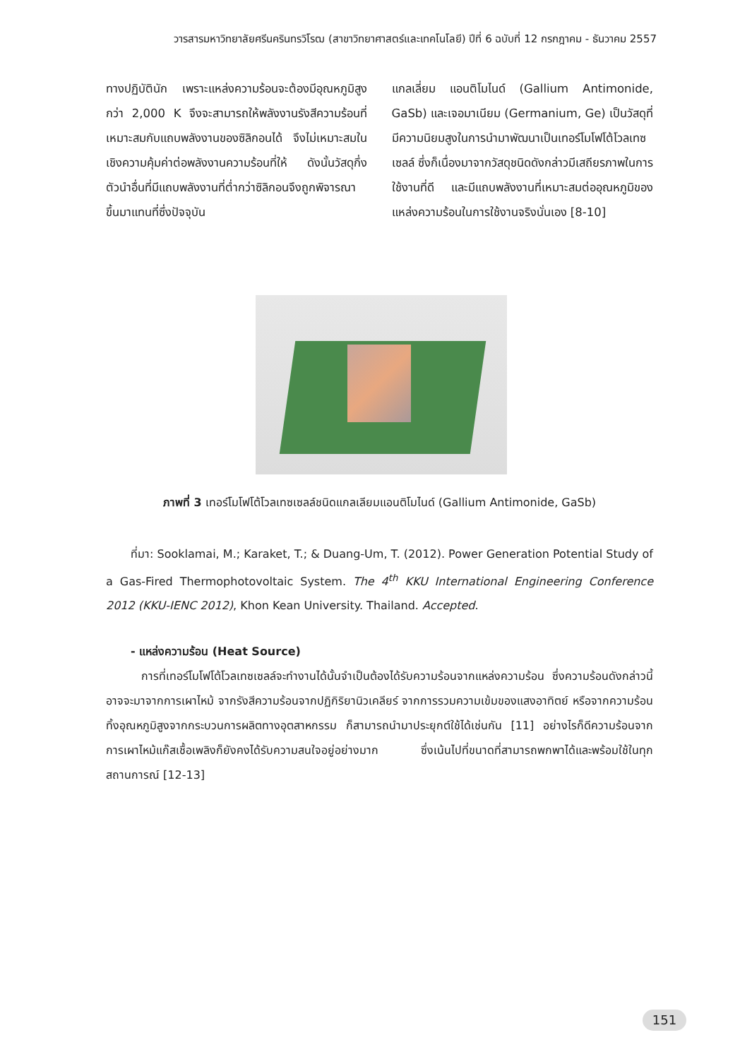วารสารมหาวิทยาลัยศรีนครินทรวิโรฒ (สาขาวิทยาศาสตร์และเทคโนโลยี) ปีที่ 6 ฉบับที่ 12 กรกฎาคม - ธันวาคม 2557
ทางปฏิบัตินัก เพราะแหล่งความร้อนจะต้องมีอุณหภูมิสูงกว่า 2,000 K จึงจะสามารถให้พลังงานรังสีความร้อนที่เหมาะสมกับแถบพลังงานของซิลิกอนได้ จึงไม่เหมาะสมในเชิงความคุ้มค่าต่อพลังงานความร้อนที่ให้ ดังนั้นวัสดุกึ่งตัวนำอื่นที่มีแถบพลังงานที่ต่ำกว่าซิลิกอนจึงถูกพิจารณาขึ้นมาแทนที่ซึ่งปัจจุบัน
แกลเลี่ยม แอนติโมไนด์ (Gallium Antimonide, GaSb) และเจอมาเนียม (Germanium, Ge) เป็นวัสดุที่มีความนิยมสูงในการนำมาพัฒนาเป็นเทอร์โมโฟโต้โวลเทซเซลล์ ซึ่งก็เนื่องมาจากวัสดุชนิดดังกล่าวมีเสถียรภาพในการใช้งานที่ดี และมีแถบพลังงานที่เหมาะสมต่ออุณหภูมิของแหล่งความร้อนในการใช้งานจริงนั่นเอง [8-10]
ภาพที่ 3 เทอร์โมโฟโต้โวลเทซเซลล์ชนิดแกลเลียมแอนติโมไนด์ (Gallium Antimonide, GaSb)
ที่มา: Sooklamai, M.; Karaket, T.; & Duang-Um, T. (2012). Power Generation Potential Study of a Gas-Fired Thermophotovoltaic System. The 4<sup>th</sup> KKU International Engineering Conference 2012 (KKU-IENC 2012), Khon Kean University. Thailand. Accepted.
- แหล่งความร้อน (Heat Source)
การที่เทอร์โมโฟโต้โวลเทซเซลล์จะทำงานได้นั้นจำเป็นต้องได้รับความร้อนจากแหล่งความร้อน ซึ่งความร้อนดังกล่าวนี้อาจจะมาจากการเผาไหม้ จากรังสีความร้อนจากปฏิกิริยานิวเคลียร์ จากการรวมความเข้มของแสงอาทิตย์ หรือจากความร้อนทิ้งอุณหภูมิสูงจากกระบวนการผลิตทางอุตสาหกรรม ก็สามารถนำมาประยุกต์ใช้ได้เช่นกัน [11] อย่างไรก็ดีความร้อนจากการเผาไหม้แก๊สเชื้อเพลิงก็ยังคงได้รับความสนใจอยู่อย่างมาก ซึ่งเน้นไปที่ขนาดที่สามารถพกพาได้และพร้อมใช้ในทุกสถานการณ์ [12-13]
151